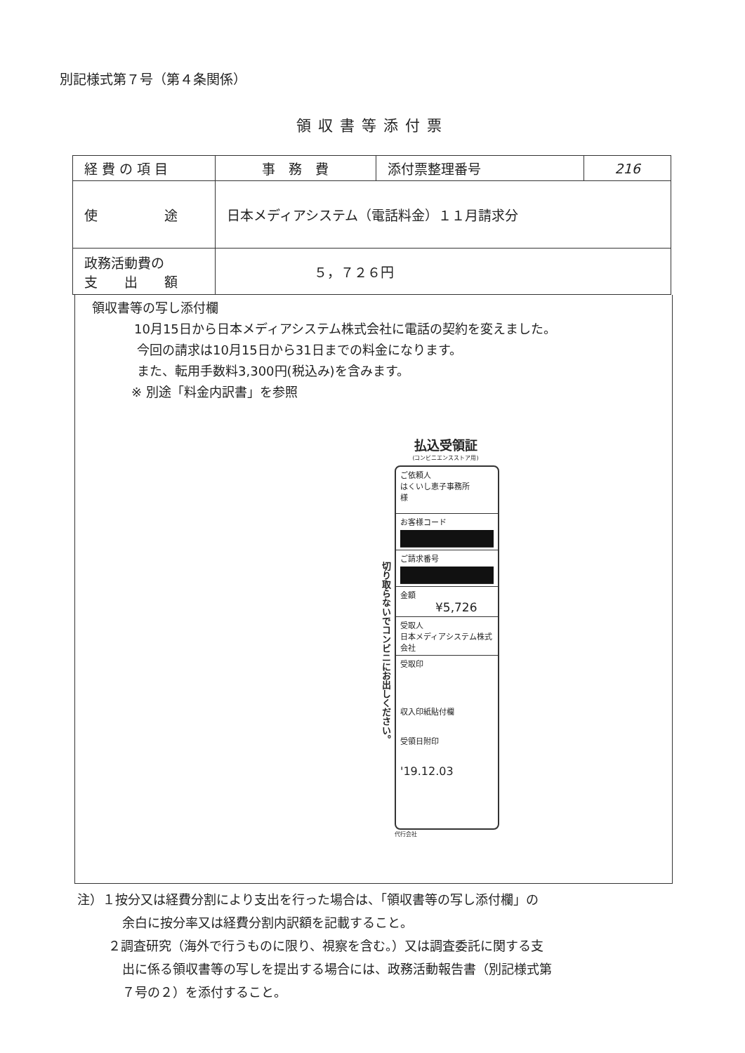別記様式第７号（第４条関係）
領収書等添付票
| 経 費 の 項 目 | 事 務 費 | 添付票整理番号 | 216 |
| 使 途 | 日本メディアシステム（電話料金）１１月請求分 | | |
| 政務活動費の 支 出 額 | ５，７２６円 | | |
領収書等の写し添付欄
10月15日から日本メディアシステム株式会社に電話の契約を変えました。
今回の請求は10月15日から31日までの料金になります。
また、転用手数料3,300円(税込み)を含みます。
※ 別途「料金内訳書」を参照
払込受領証
(コンビニエンスストア用)
切り取らないでコンビニにお出しください。
ご依頼人
はくいし恵子事務所
様
お客様コード
ご請求番号
金額
¥5,726
受取人
日本メディアシステム株式会社
受取印
収入印紙貼付欄
受領日附印
'19.12.03
代行会社
注）１按分又は経費分割により支出を行った場合は、「領収書等の写し添付欄」の
余白に按分率又は経費分割内訳額を記載すること。
２調査研究（海外で行うものに限り、視察を含む。）又は調査委託に関する支
出に係る領収書等の写しを提出する場合には、政務活動報告書（別記様式第
７号の２）を添付すること。